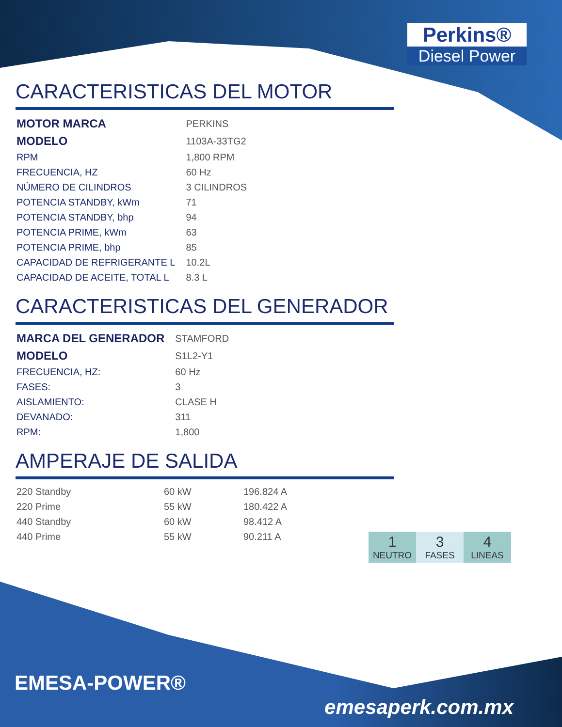Perkins®
Diesel Power
CARACTERISTICAS DEL MOTOR
| MOTOR MARCA | PERKINS |
| MODELO | 1103A-33TG2 |
| RPM | 1,800 RPM |
| FRECUENCIA, HZ | 60 Hz |
| NÚMERO DE CILINDROS | 3 CILINDROS |
| POTENCIA STANDBY, kWm | 71 |
| POTENCIA STANDBY, bhp | 94 |
| POTENCIA PRIME, kWm | 63 |
| POTENCIA PRIME, bhp | 85 |
| CAPACIDAD DE REFRIGERANTE L | 10.2L |
| CAPACIDAD DE ACEITE, TOTAL L | 8.3 L |
CARACTERISTICAS DEL GENERADOR
| MARCA DEL GENERADOR | STAMFORD |
| MODELO | S1L2-Y1 |
| FRECUENCIA, HZ: | 60 Hz |
| FASES: | 3 |
| AISLAMIENTO: | CLASE H |
| DEVANADO: | 311 |
| RPM: | 1,800 |
AMPERAJE DE SALIDA
| 220 Standby | 60 kW | 196.824 A |
| 220 Prime | 55 kW | 180.422 A |
| 440 Standby | 60 kW | 98.412 A |
| 440 Prime | 55 kW | 90.211 A |
1
NEUTRO
3
FASES
4
LINEAS
EMESA-POWER®
emesaperk.com.mx